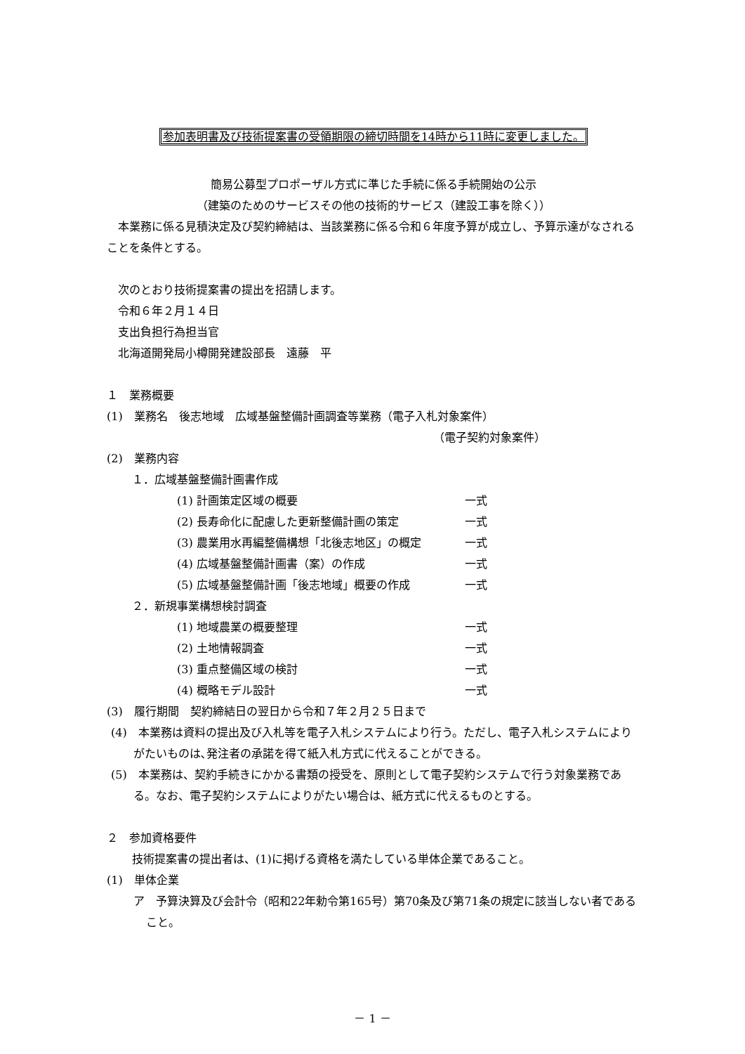参加表明書及び技術提案書の受領期限の締切時間を14時から11時に変更しました。
簡易公募型プロポーザル方式に準じた手続に係る手続開始の公示
（建築のためのサービスその他の技術的サービス（建設工事を除く））
　本業務に係る見積決定及び契約締結は、当該業務に係る令和６年度予算が成立し、予算示達がなされることを条件とする。
　次のとおり技術提案書の提出を招請します。
　令和６年２月１４日
　支出負担行為担当官
　北海道開発局小樽開発建設部長　遠藤　平
１　業務概要
(1)　業務名　後志地域　広域基盤整備計画調査等業務（電子入札対象案件）
（電子契約対象案件）
(2)　業務内容
１．広域基盤整備計画書作成
(1) 計画策定区域の概要 一式
(2) 長寿命化に配慮した更新整備計画の策定 一式
(3) 農業用水再編整備構想「北後志地区」の概定 一式
(4) 広域基盤整備計画書（案）の作成 一式
(5) 広域基盤整備計画「後志地域」概要の作成 一式
２．新規事業構想検討調査
(1) 地域農業の概要整理 一式
(2) 土地情報調査 一式
(3) 重点整備区域の検討 一式
(4) 概略モデル設計 一式
(3)　履行期間　契約締結日の翌日から令和７年２月２５日まで
(4)　本業務は資料の提出及び入札等を電子入札システムにより行う。ただし、電子入札システムによりがたいものは､発注者の承諾を得て紙入札方式に代えることができる。
(5)　本業務は、契約手続きにかかる書類の授受を、原則として電子契約システムで行う対象業務である。なお、電子契約システムによりがたい場合は、紙方式に代えるものとする。
２　参加資格要件
技術提案書の提出者は、(1)に掲げる資格を満たしている単体企業であること。
(1)　単体企業
ア　予算決算及び会計令（昭和22年勅令第165号）第70条及び第71条の規定に該当しない者であること。
－ 1 －